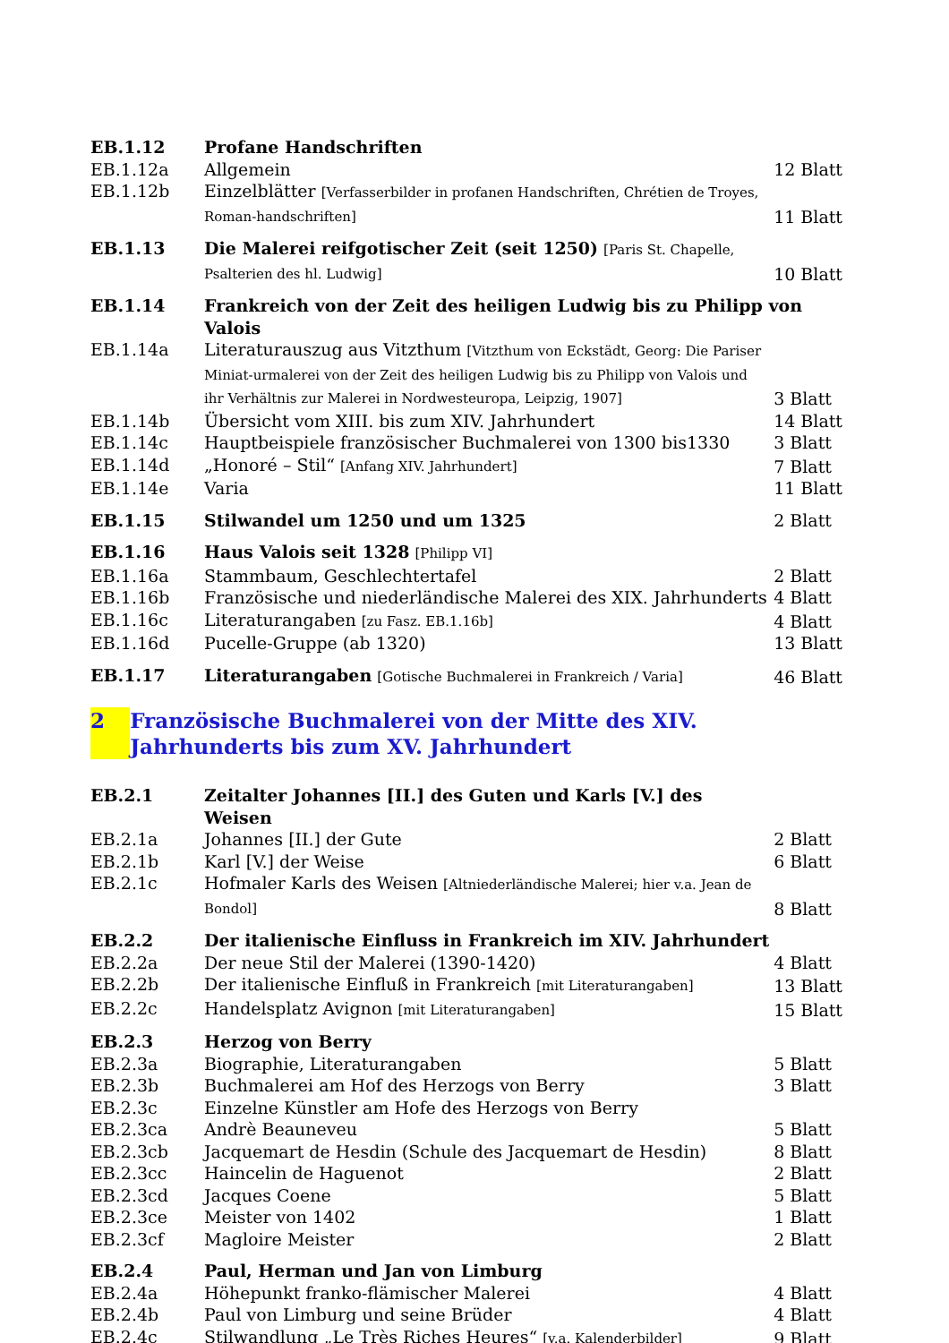| EB.1.12 | Profane Handschriften | |
| EB.1.12a | Allgemein | 12 Blatt |
| EB.1.12b | Einzelblätter [Verfasserbilder in profanen Handschriften, Chrétien de Troyes, Roman-handschriften] | 11 Blatt |
| EB.1.13 | Die Malerei reifgotischer Zeit (seit 1250) [Paris St. Chapelle, Psalterien des hl. Ludwig] | 10 Blatt |
| EB.1.14 | Frankreich von der Zeit des heiligen Ludwig bis zu Philipp von Valois | |
| EB.1.14a | Literaturauszug aus Vitzthum [Vitzthum von Eckstädt, Georg: Die Pariser Miniat-urmalerei von der Zeit des heiligen Ludwig bis zu Philipp von Valois und ihr Verhältnis zur Malerei in Nordwesteuropa, Leipzig, 1907] | 3 Blatt |
| EB.1.14b | Übersicht vom XIII. bis zum XIV. Jahrhundert | 14 Blatt |
| EB.1.14c | Hauptbeispiele französischer Buchmalerei von 1300 bis1330 | 3 Blatt |
| EB.1.14d | „Honoré – Stil“ [Anfang XIV. Jahrhundert] | 7 Blatt |
| EB.1.14e | Varia | 11 Blatt |
| EB.1.15 | Stilwandel um 1250 und um 1325 | 2 Blatt |
| EB.1.16 | Haus Valois seit 1328 [Philipp VI] | |
| EB.1.16a | Stammbaum, Geschlechtertafel | 2 Blatt |
| EB.1.16b | Französische und niederländische Malerei des XIX. Jahrhunderts | 4 Blatt |
| EB.1.16c | Literaturangaben [zu Fasz. EB.1.16b] | 4 Blatt |
| EB.1.16d | Pucelle-Gruppe (ab 1320) | 13 Blatt |
| EB.1.17 | Literaturangaben [Gotische Buchmalerei in Frankreich / Varia] | 46 Blatt |
2 Französische Buchmalerei von der Mitte des XIV. Jahrhunderts bis zum XV. Jahrhundert
| EB.2.1 | Zeitalter Johannes [II.] des Guten und Karls [V.] des Weisen | |
| EB.2.1a | Johannes [II.] der Gute | 2 Blatt |
| EB.2.1b | Karl [V.] der Weise | 6 Blatt |
| EB.2.1c | Hofmaler Karls des Weisen [Altniederländische Malerei; hier v.a. Jean de Bondol] | 8 Blatt |
| EB.2.2 | Der italienische Einfluss in Frankreich im XIV. Jahrhundert | |
| EB.2.2a | Der neue Stil der Malerei (1390-1420) | 4 Blatt |
| EB.2.2b | Der italienische Einfluß in Frankreich [mit Literaturangaben] | 13 Blatt |
| EB.2.2c | Handelsplatz Avignon [mit Literaturangaben] | 15 Blatt |
| EB.2.3 | Herzog von Berry | |
| EB.2.3a | Biographie, Literaturangaben | 5 Blatt |
| EB.2.3b | Buchmalerei am Hof des Herzogs von Berry | 3 Blatt |
| EB.2.3c | Einzelne Künstler am Hofe des Herzogs von Berry | |
| EB.2.3ca | Andrè Beauneveu | 5 Blatt |
| EB.2.3cb | Jacquemart de Hesdin (Schule des Jacquemart de Hesdin) | 8 Blatt |
| EB.2.3cc | Haincelin de Haguenot | 2 Blatt |
| EB.2.3cd | Jacques Coene | 5 Blatt |
| EB.2.3ce | Meister von 1402 | 1 Blatt |
| EB.2.3cf | Magloire Meister | 2 Blatt |
| EB.2.4 | Paul, Herman und Jan von Limburg | |
| EB.2.4a | Höhepunkt franko-flämischer Malerei | 4 Blatt |
| EB.2.4b | Paul von Limburg und seine Brüder | 4 Blatt |
| EB.2.4c | Stilwandlung „Le Très Riches Heures“ [v.a. Kalenderbilder] | 9 Blatt |